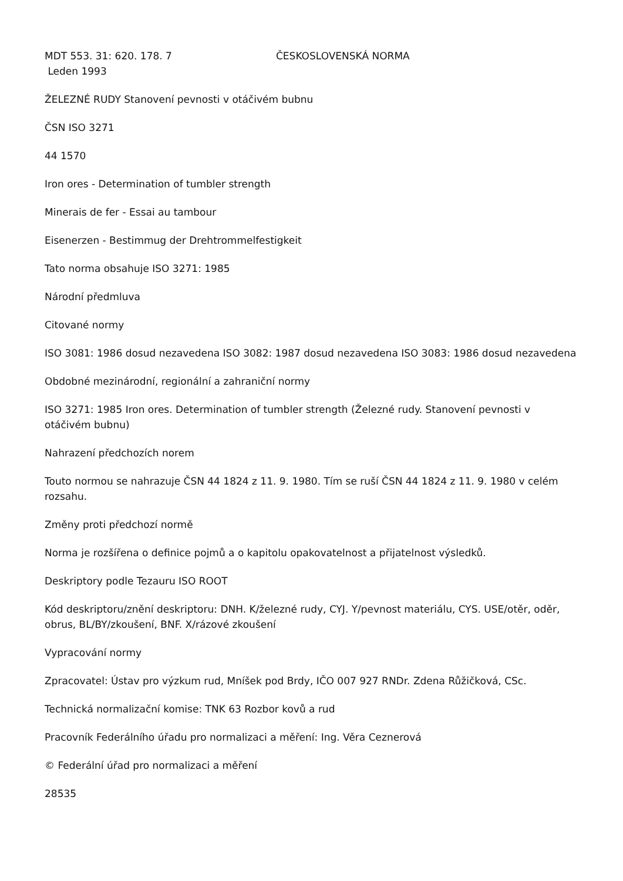MDT 553. 31: 620. 178. 7 ČESKOSLOVENSKÁ NORMA
Leden 1993
ŽELEZNÉ RUDY Stanovení pevnosti v otáčivém bubnu
ČSN ISO 3271
44 1570
Iron ores - Determination of tumbler strength
Minerais de fer - Essai au tambour
Eisenerzen - Bestimmug der Drehtrommelfestigkeit
Tato norma obsahuje ISO 3271: 1985
Národní předmluva
Citované normy
ISO 3081: 1986 dosud nezavedena ISO 3082: 1987 dosud nezavedena ISO 3083: 1986 dosud nezavedena
Obdobné mezinárodní, regionální a zahraniční normy
ISO 3271: 1985 Iron ores. Determination of tumbler strength (Železné rudy. Stanovení pevnosti v otáčivém bubnu)
Nahrazení předchozích norem
Touto normou se nahrazuje ČSN 44 1824 z 11. 9. 1980. Tím se ruší ČSN 44 1824 z 11. 9. 1980 v celém rozsahu.
Změny proti předchozí normě
Norma je rozšířena o definice pojmů a o kapitolu opakovatelnost a přijatelnost výsledků.
Deskriptory podle Tezauru ISO ROOT
Kód deskriptoru/znění deskriptoru: DNH. K/železné rudy, CYJ. Y/pevnost materiálu, CYS. USE/otěr, oděr, obrus, BL/BY/zkoušení, BNF. X/rázové zkoušení
Vypracování normy
Zpracovatel: Ústav pro výzkum rud, Mníšek pod Brdy, IČO 007 927 RNDr. Zdena Růžičková, CSc.
Technická normalizační komise: TNK 63 Rozbor kovů a rud
Pracovník Federálního úřadu pro normalizaci a měření: Ing. Věra Ceznerová
© Federální úřad pro normalizaci a měření
28535